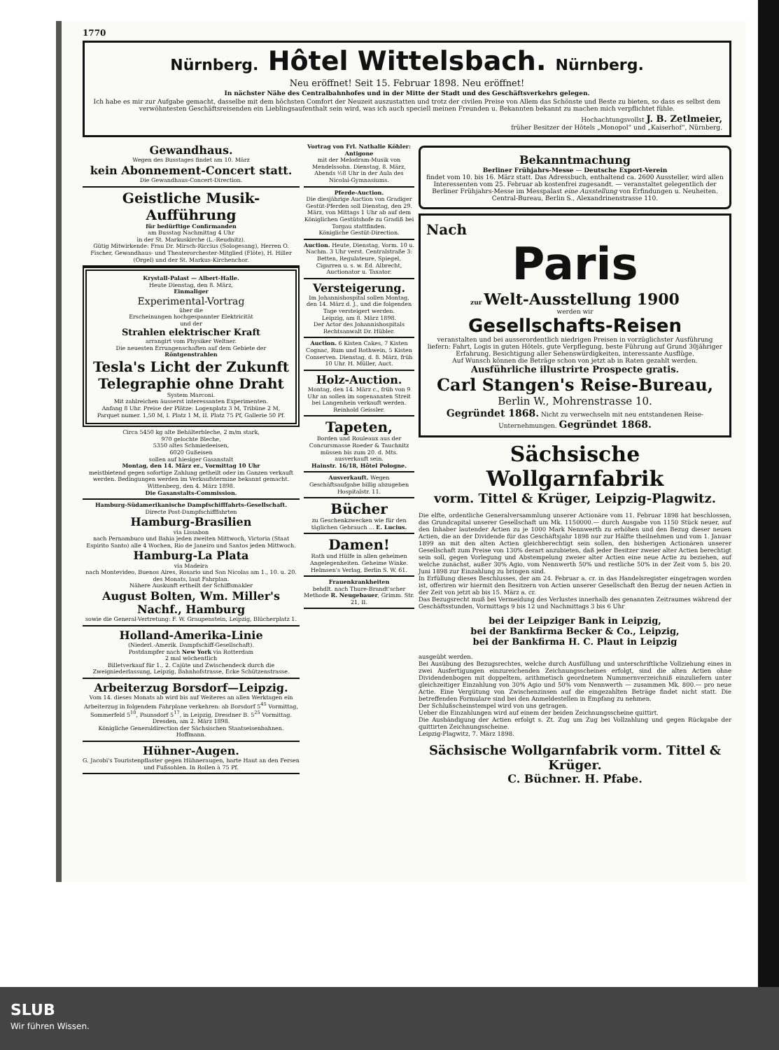1770
Nürnberg. Hôtel Wittelsbach. Nürnberg.
Neu eröffnet! Seit 15. Februar 1898. Neu eröffnet!
In nächster Nähe des Centralbahnhofes und in der Mitte der Stadt und des Geschäftsverkehrs gelegen.
Ich habe es mir zur Aufgabe gemacht, dasselbe mit dem höchsten Comfort der Neuzeit auszustatten und trotz der civilen Preise von Allem das Schönste und Beste zu bieten, so dass es selbst dem verwöhntesten Geschäftsreisenden ein Lieblingsaufenthalt sein wird, was ich auch speciell meinen Freunden u. Bekannten bekannt zu machen mich verpflichtet fühle.
Hochachtungsvollst J. B. Zetlmeier,
früher Besitzer der Hôtels „Monopol“ und „Kaiserhof“, Nürnberg.
Gewandhaus.
Wegen des Busstages findet am 10. März
kein Abonnement-Concert statt.
Die Gewandhaus-Concert-Direction.
Geistliche Musik-Aufführung
für bedürftige Confirmanden
am Busstag Nachmittag 4 Uhr
in der St. Markuskirche (L.-Reudnitz).
Gütig Mitwirkende: Frau Dr. Mirsch-Riccius (Sologesang), Herren O. Fischer, Gewandhaus- und Theaterorchester-Mitglied (Flöte), H. Hiller (Orgel) und der St. Markus-Kirchenchor.
Krystall-Palast — Albert-Halle.
Heute Dienstag, den 8. März,
Einmaliger
Experimental-Vortrag
über die
Erscheinungen hochgespannter Elektricität
und der
Strahlen elektrischer Kraft
arrangirt vom Physiker Weltner.
Die neuesten Errungenschaften auf dem Gebiete der
Röntgenstrahlen
Tesla's Licht der Zukunft
Telegraphie ohne Draht
System Marconi.
Mit zahlreichen äusserst interessanten Experimenten.
Anfang 8 Uhr. Preise der Plätze: Logenplatz 3 M, Tribüne 2 M, Parquet numer. 1,50 M, I. Platz 1 M, II. Platz 75 Pf, Gallerie 50 Pf.
Circa 5450 kg alte Behälterbleche, 2 m/m stark,
970 gelochte Bleche,
5350 altes Schmiedeeisen,
6020 Gußeisen
sollen auf hiesiger Gasanstalt
Montag, den 14. März er., Vormittag 10 Uhr
meistbietend gegen sofortige Zahlung getheilt oder im Ganzen verkauft werden. Bedingungen werden im Verkaufstermine bekannt gemacht.
Wittenberg, den 4. März 1898.
Die Gasanstalts-Commission.
Hamburg-Südamerikanische Dampfschifffahrts-Gesellschaft.
Directe Post-Dampfschifffahrten
Hamburg-Brasilien
via Lissabon
nach Pernambuco und Bahia jeden zweiten Mittwoch, Victoria (Staat Espirito Santo) alle 4 Wochen, Rio de Janeiro und Santos jeden Mittwoch.
Hamburg-La Plata
via Madeira
nach Montevideo, Buenos Aires, Rosario und San Nicolas am 1., 10. u. 20. des Monats, laut Fahrplan.
Nähere Auskunft ertheilt der Schiffsmakler
August Bolten, Wm. Miller's Nachf., Hamburg
sowie die General-Vertretung: F. W. Graupenstein, Leipzig, Blücherplatz 1.
Holland-Amerika-Linie
(Niederl.-Amerik. Dampfschiff-Gesellschaft).
Postdampfer nach New York via Rotterdam
2 mal wöchentlich
Billetverkauf für 1., 2. Cajüte und Zwischendeck durch die Zweigniederlassung, Leipzig, Bahnhofstrasse, Ecke Schützenstrasse.
Arbeiterzug Borsdorf—Leipzig.
Vom 14. dieses Monats ab wird bis auf Weiteres an allen Werktagen ein Arbeiterzug in folgendem Fahrplane verkehren: ab Borsdorf 5<sup>45</sup> Vormittag, Sommerfeld 5<sup>10</sup>, Paunsdorf 5<sup>17</sup>, in Leipzig, Dresdner B. 5<sup>25</sup> Vormittag.
Dresden, am 2. März 1898.
Königliche Generaldirection der Sächsischen Staatseisenbahnen. Hoffmann.
Hühner-Augen.
G. Jacobi's Touristenpflaster gegen Hühneraugen, harte Haut an den Fersen und Fußsohlen. In Rollen à 75 Pf.
Vortrag von Frl. Nathalie Köhler: Antigone
mit der Melodram-Musik von Mendelssohn. Dienstag, 8. März, Abends ½8 Uhr in der Aula des Nicolai-Gymnasiums.
Pferde-Auction.
Die diesjährige Auction von Gradiger Gestüt-Pferden soll Dienstag, den 29. März, von Mittags 1 Uhr ab auf dem Königlichen Gestütshofe zu Gradiß bei Torgau stattfinden.
Königliche Gestüt-Direction.
Auction. Heute, Dienstag, Vorm. 10 u. Nachm. 3 Uhr verst. Centralstraße 3: Betten, Regulateure, Spiegel, Cigarren u. s. w. Ed. Albrecht, Auctionator u. Taxator.
Versteigerung.
Im Johannishospital sollen Montag, den 14. März d. J., und die folgenden Tage versteigert werden.
Leipzig, am 8. März 1898.
Der Actor des Johannishospitals Rechtsanwalt Dr. Hübler.
Auction. 6 Kisten Cakes, 7 Kisten Cognac, Rum und Rothwein, 5 Kisten Conserven. Dienstag, d. 8. März, früh 10 Uhr. H. Müller, Auct.
Holz-Auction.
Montag, den 14. März c., früh von 9 Uhr an sollen im sogenannten Streit bei Langenhein verkauft werden.
Reinhold Geissler.
Tapeten,
Borden und Rouleaux aus der Concursmasse Roeder & Tauchnitz müssen bis zum 20. d. Mts. ausverkauft sein.
Hainstr. 16/18, Hôtel Pologne.
Ausverkauft. Wegen Geschäftsaufgabe billig abzugeben Hospitalstr. 11.
Bücher
zu Geschenkzwecken wie für den täglichen Gebrauch ... E. Lucius.
Damen!
Rath und Hülfe in allen geheimen Angelegenheiten. Geheime Winke. Helmsen's Verlag, Berlin S. W. 61.
Frauenkrankheiten
behdlt. nach Thure-Brandt'scher Methode R. Neugebauer, Grimm. Str. 21, II.
Bekanntmachung
Berliner Frühjahrs-Messe — Deutsche Export-Verein
findet vom 10. bis 16. März statt. Das Adressbuch, enthaltend ca. 2600 Aussteller, wird allen Interessenten vom 25. Februar ab kostenfrei zugesandt. — veranstaltet gelegentlich der Berliner Frühjahrs-Messe im Messpalast eine Ausstellung von Erfindungen u. Neuheiten. Central-Bureau, Berlin S., Alexandrinenstrasse 110.
Nach
Paris
zur Welt-Ausstellung 1900
werden wir
Gesellschafts-Reisen
veranstalten und bei ausserordentlich niedrigen Preisen in vorzüglichster Ausführung liefern: Fahrt, Logis in guten Hôtels, gute Verpflegung, beste Führung auf Grund 30jähriger Erfahrung, Besichtigung aller Sehenswürdigkeiten, interessante Ausflüge.
Auf Wunsch können die Beträge schon von jetzt ab in Raten gezahlt werden.
Ausführliche illustrirte Prospecte gratis.
Carl Stangen's Reise-Bureau,
Berlin W., Mohrenstrasse 10.
Gegründet 1868. Nicht zu verwechseln mit neu entstandenen Reise-Unternehmungen. Gegründet 1868.
Sächsische Wollgarnfabrik
vorm. Tittel & Krüger, Leipzig-Plagwitz.
Die elfte, ordentliche Generalversammlung unserer Actionäre vom 11. Februar 1898 hat beschlossen, das Grundcapital unserer Gesellschaft um Mk. 1150000.— durch Ausgabe von 1150 Stück neuer, auf den Inhaber lautender Actien zu je 1000 Mark Nennwerth zu erhöhen und den Bezug dieser neuen Actien, die an der Dividende für das Geschäftsjahr 1898 nur zur Hälfte theilnehmen und vom 1. Januar 1899 an mit den alten Actien gleichberechtigt sein sollen, den bisherigen Actionären unserer Gesellschaft zum Preise von 130% derart anzubieten, daß jeder Besitzer zweier alter Actien berechtigt sein soll, gegen Vorlegung und Abstempelung zweier alter Actien eine neue Actie zu beziehen, auf welche zunächst, außer 30% Agio, vom Nennwerth 50% und restliche 50% in der Zeit vom 5. bis 20. Juni 1898 zur Einzahlung zu bringen sind.
In Erfüllung dieses Beschlusses, der am 24. Februar a. cr. in das Handelsregister eingetragen worden ist, offeriren wir hiermit den Besitzern von Actien unserer Gesellschaft den Bezug der neuen Actien in der Zeit von jetzt ab bis 15. März a. cr.
Das Bezugsrecht muß bei Vermeidung des Verlustes innerhalb des genannten Zeitraumes während der Geschäftsstunden, Vormittags 9 bis 12 und Nachmittags 3 bis 6 Uhr
bei der Leipziger Bank in Leipzig,
bei der Bankfirma Becker & Co., Leipzig,
bei der Bankfirma H. C. Plaut in Leipzig
ausgeübt werden.
Bei Ausübung des Bezugsrechtes, welche durch Ausfüllung und unterschriftliche Vollziehung eines in zwei Ausfertigungen einzureichenden Zeichnungsscheines erfolgt, sind die alten Actien ohne Dividendenbogen mit doppeltem, arithmetisch geordnetem Nummernverzeichniß einzuliefern unter gleichzeitiger Einzahlung von 30% Agio und 50% vom Nennwerth — zusammen Mk. 800.— pro neue Actie. Eine Vergütung von Zwischenzinsen auf die eingezahlten Beträge findet nicht statt. Die betreffenden Formulare sind bei den Anmeldestellen in Empfang zu nehmen.
Der Schlußscheinstempel wird von uns getragen.
Ueber die Einzahlungen wird auf einem der beiden Zeichnungsscheine quittirt.
Die Aushändigung der Actien erfolgt s. Zt. Zug um Zug bei Vollzahlung und gegen Rückgabe der quittirten Zeichnungsscheine.
Leipzig-Plagwitz, 7. März 1898.
Sächsische Wollgarnfabrik vorm. Tittel & Krüger.
C. Büchner. H. Pfabe.
SLUB
Wir führen Wissen.